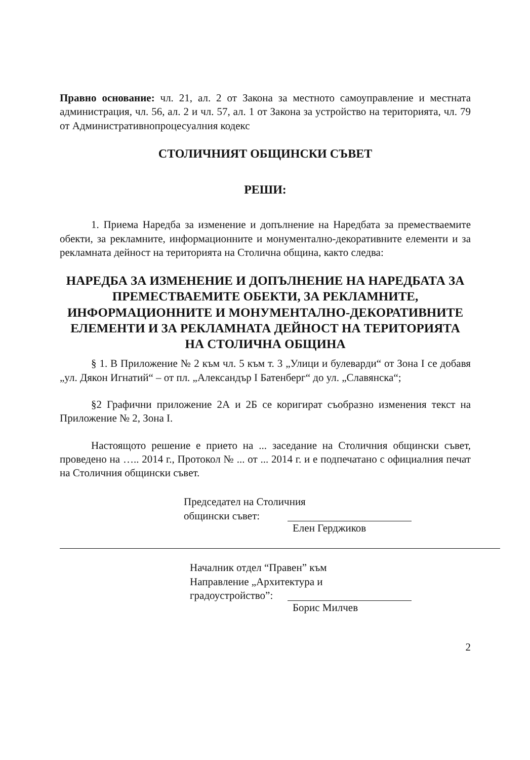Правно основание: чл. 21, ал. 2 от Закона за местното самоуправление и местната администрация, чл. 56, ал. 2 и чл. 57, ал. 1 от Закона за устройство на територията, чл. 79 от Административнопроцесуалния кодекс
СТОЛИЧНИЯТ ОБЩИНСКИ СЪВЕТ
РЕШИ:
1. Приема Наредба за изменение и допълнение на Наредбата за премес­тваемите обекти, за рекламните, информационните и монументално-декоративните елементи и за рекламната дейност на територията на Столична община, както следва:
НАРЕДБА ЗА ИЗМЕНЕНИЕ И ДОПЪЛНЕНИЕ НА НАРЕД­БАТА ЗА ПРЕМЕСТВАЕМИТЕ ОБЕКТИ, ЗА РЕКЛАМНИТЕ, ИНФОРМАЦИОННИТЕ И МОНУМЕНТАЛНО-ДЕКОРАТИВНИТЕ ЕЛЕМЕНТИ И ЗА РЕКЛАМНАТА ДЕЙ­НОСТ НА ТЕРИТОРИЯТА НА СТОЛИЧНА ОБЩИНА
§ 1. В Приложение № 2 към чл. 5 към т. 3 „Улици и булеварди“ от Зона I се добавя „ул. Дякон Игнатий“ – от пл. „Александър I Батенберг“ до ул. „Славянска“;
§2 Графични приложение 2А и 2Б се коригират съобразно изменения текст на Приложение № 2, Зона I.
Настоящото решение е прието на ... заседание на Столичния общински съвет, проведено на ….. 2014 г., Протокол № ... от ... 2014 г. и е подпечатано с официалния печат на Столичния общински съвет.
Председател на Столичния
общински съвет:
Елен Герджиков
Началник отдел “Правен” към
Направление „Архитектура и
градоустройство”:
Борис Милчев
2